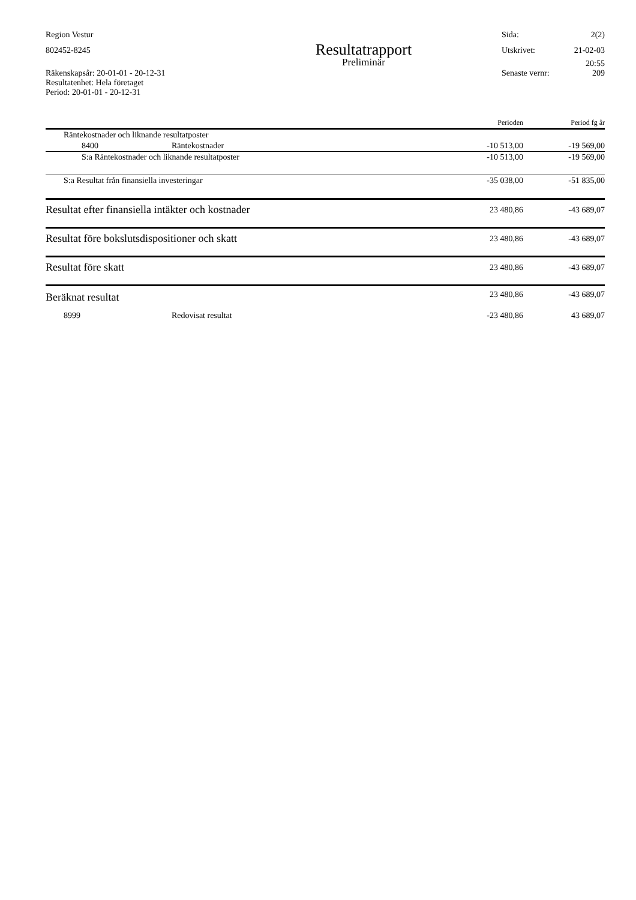Region Vestur Sida: 2(2)
802452-8245
Resultatrapport
Utskrivet: 21-02-03
Preliminär
20:55
Räkenskapsår: 20-01-01 - 20-12-31
Resultatenhet: Hela företaget
Period: 20-01-01 - 20-12-31
Senaste vernr: 209
| | | Perioden | Period fg år |
| --- | --- | --- | --- |
| Räntekostnader och liknande resultatposter | | | |
| 8400 | Räntekostnader | -10 513,00 | -19 569,00 |
| S:a Räntekostnader och liknande resultatposter | | -10 513,00 | -19 569,00 |
| S:a Resultat från finansiella investeringar | | -35 038,00 | -51 835,00 |
| Resultat efter finansiella intäkter och kostnader | | 23 480,86 | -43 689,07 |
| Resultat före bokslutsdispositioner och skatt | | 23 480,86 | -43 689,07 |
| Resultat före skatt | | 23 480,86 | -43 689,07 |
| Beräknat resultat | | 23 480,86 | -43 689,07 |
| 8999 | Redovisat resultat | -23 480,86 | 43 689,07 |